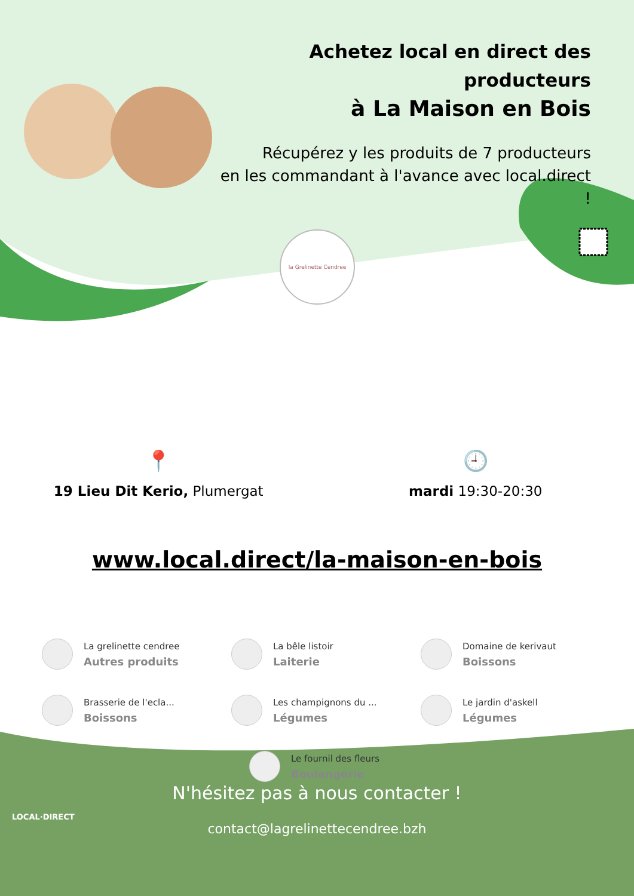la Grelinette Cendree
Achetez local en direct des producteurs
à La Maison en Bois
Récupérez y les produits de 7 producteurs
en les commandant à l'avance avec local.direct !
📍
19 Lieu Dit Kerio, Plumergat
🕘
mardi 19:30-20:30
www.local.direct/la-maison-en-bois
La grelinette cendree
Autres produits
La bêle listoir
Laiterie
Domaine de kerivaut
Boissons
Brasserie de l'ecla...
Boissons
Les champignons du ...
Légumes
Le jardin d'askell
Légumes
Le fournil des fleurs
Boulangerie
N'hésitez pas à nous contacter !
contact@lagrelinettecendree.bzh
LOCAL·DIRECT